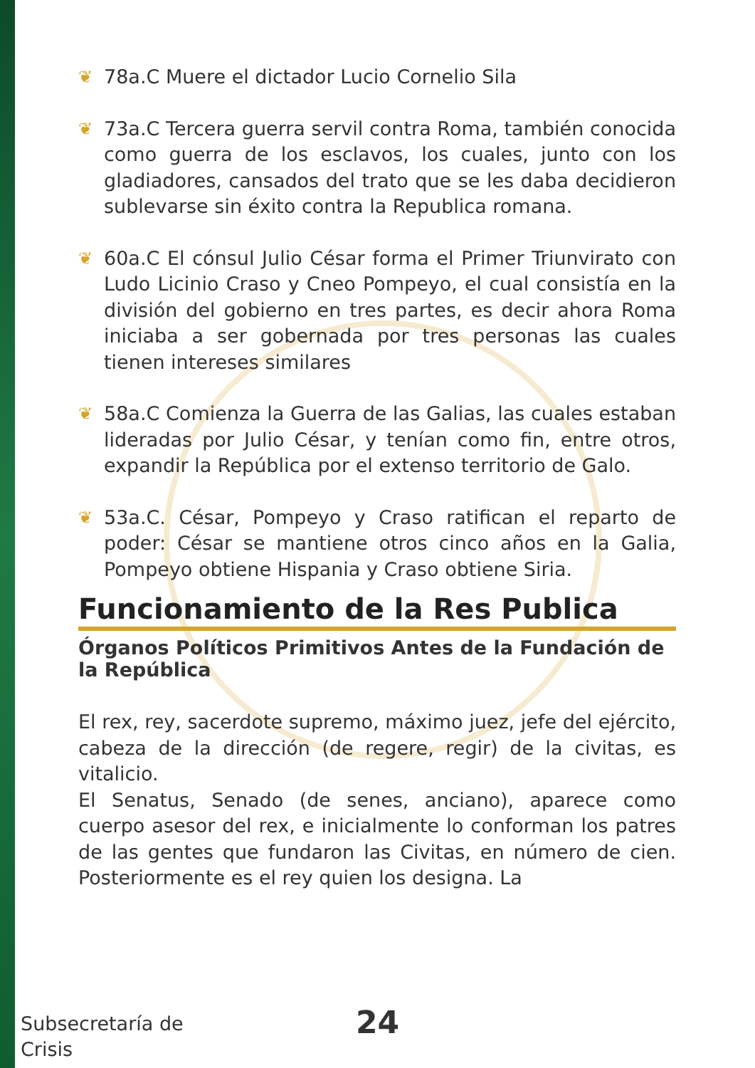❦ 78a.C Muere el dictador Lucio Cornelio Sila
❦ 73a.C Tercera guerra servil contra Roma, también conocida como guerra de los esclavos, los cuales, junto con los gladiadores, cansados del trato que se les daba decidieron sublevarse sin éxito contra la Republica romana.
❦ 60a.C El cónsul Julio César forma el Primer Triunvirato con Ludo Licinio Craso y Cneo Pompeyo, el cual consistía en la división del gobierno en tres partes, es decir ahora Roma iniciaba a ser gobernada por tres personas las cuales tienen intereses similares
❦ 58a.C Comienza la Guerra de las Galias, las cuales estaban lideradas por Julio César, y tenían como fin, entre otros, expandir la República por el extenso territorio de Galo.
❦ 53a.C. César, Pompeyo y Craso ratifican el reparto de poder: César se mantiene otros cinco años en la Galia, Pompeyo obtiene Hispania y Craso obtiene Siria.
Funcionamiento de la Res Publica
Órganos Políticos Primitivos Antes de la Fundación de la República
El rex, rey, sacerdote supremo, máximo juez, jefe del ejército, cabeza de la dirección (de regere, regir) de la civitas, es vitalicio.
El Senatus, Senado (de senes, anciano), aparece como cuerpo asesor del rex, e inicialmente lo conforman los patres de las gentes que fundaron las Civitas, en número de cien. Posteriormente es el rey quien los designa. La
Subsecretaría de
Crisis
24